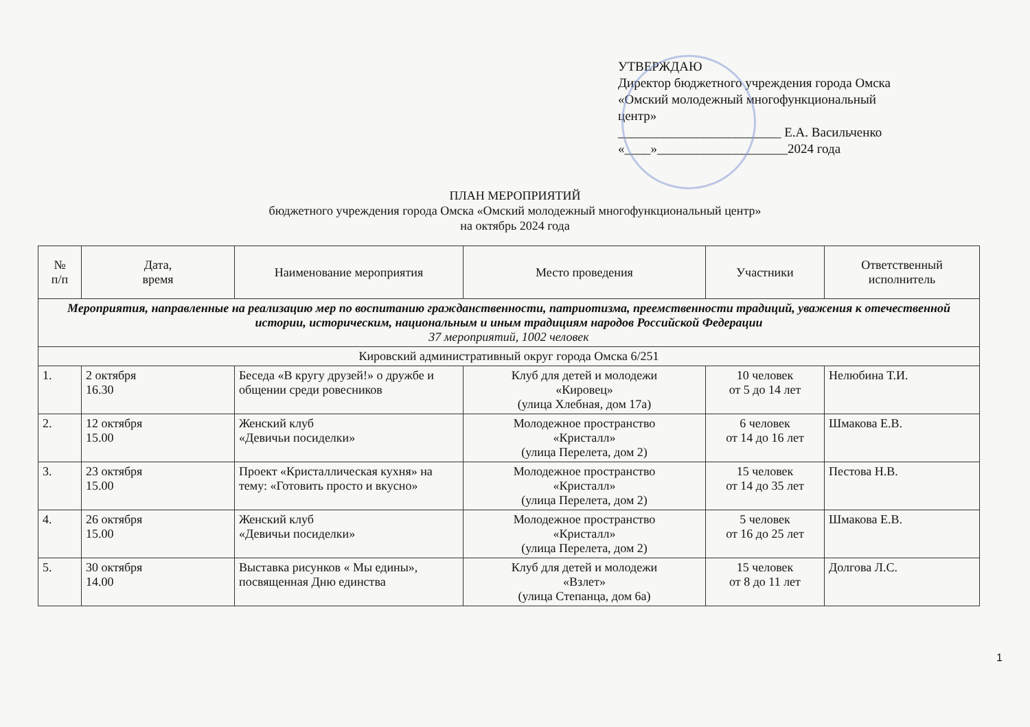УТВЕРЖДАЮ
Директор бюджетного учреждения города Омска «Омский молодежный многофункциональный центр»
_________________________ Е.А. Васильченко
«____»____________________2024 года
ПЛАН МЕРОПРИЯТИЙ
бюджетного учреждения города Омска «Омский молодежный многофункциональный центр»
на октябрь 2024 года
| № п/п | Дата, время | Наименование мероприятия | Место проведения | Участники | Ответственный исполнитель |
| --- | --- | --- | --- | --- | --- |
| Мероприятия, направленные на реализацию мер по воспитанию гражданственности, патриотизма, преемственности традиций, уважения к отечественной истории, историческим, национальным и иным традициям народов Российской Федерации 37 мероприятий, 1002 человек | | | | | |
| Кировский административный округ города Омска 6/251 | | | | | |
| 1. | 2 октября 16.30 | Беседа «В кругу друзей!» о дружбе и общении среди ровесников | Клуб для детей и молодежи «Кировец» (улица Хлебная, дом 17а) | 10 человек от 5 до 14 лет | Нелюбина Т.И. |
| 2. | 12 октября 15.00 | Женский клуб «Девичьи посиделки» | Молодежное пространство «Кристалл» (улица Перелета, дом 2) | 6 человек от 14 до 16 лет | Шмакова Е.В. |
| 3. | 23 октября 15.00 | Проект «Кристаллическая кухня» на тему: «Готовить просто и вкусно» | Молодежное пространство «Кристалл» (улица Перелета, дом 2) | 15 человек от 14 до 35 лет | Пестова Н.В. |
| 4. | 26 октября 15.00 | Женский клуб «Девичьи посиделки» | Молодежное пространство «Кристалл» (улица Перелета, дом 2) | 5 человек от 16 до 25 лет | Шмакова Е.В. |
| 5. | 30 октября 14.00 | Выставка рисунков « Мы едины», посвященная Дню единства | Клуб для детей и молодежи «Взлет» (улица Степанца, дом 6а) | 15 человек от 8 до 11 лет | Долгова Л.С. |
1